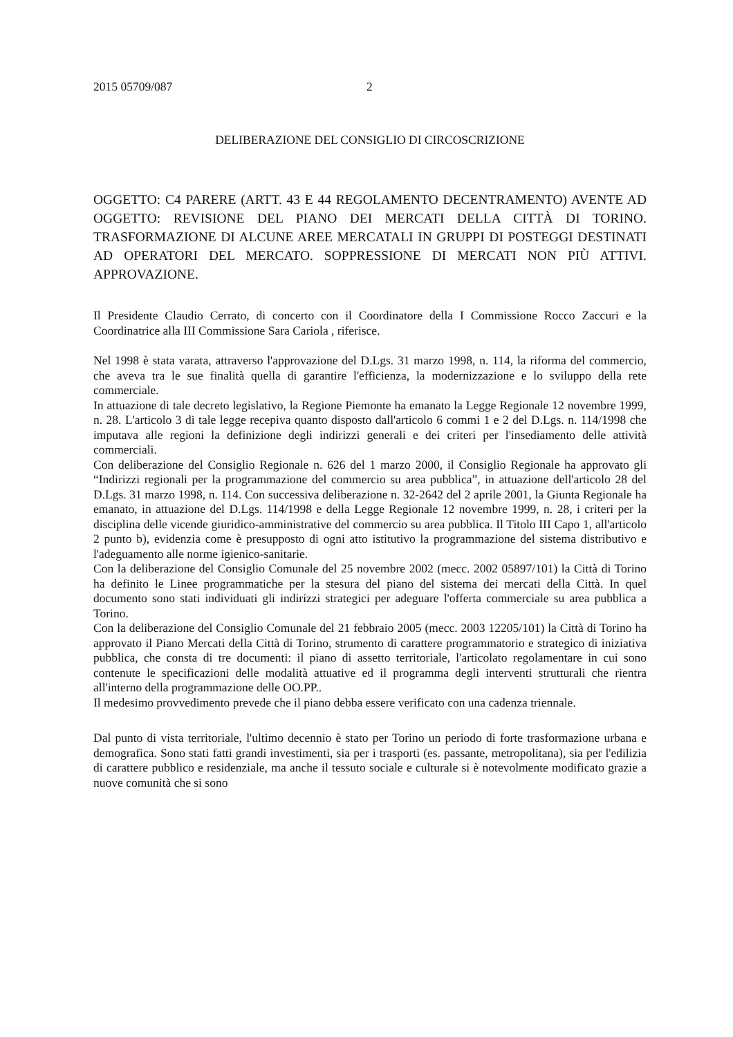2015 05709/087 2
DELIBERAZIONE DEL CONSIGLIO DI CIRCOSCRIZIONE
OGGETTO: C4 PARERE (ARTT. 43 E 44 REGOLAMENTO DECENTRAMENTO) AVENTE AD OGGETTO: REVISIONE DEL PIANO DEI MERCATI DELLA CITTÀ DI TORINO. TRASFORMAZIONE DI ALCUNE AREE MERCATALI IN GRUPPI DI POSTEGGI DESTINATI AD OPERATORI DEL MERCATO. SOPPRESSIONE DI MERCATI NON PIÙ ATTIVI. APPROVAZIONE.
Il Presidente Claudio Cerrato, di concerto con il Coordinatore della I Commissione Rocco Zaccuri e la Coordinatrice alla III Commissione Sara Cariola , riferisce.
Nel 1998 è stata varata, attraverso l'approvazione del D.Lgs. 31 marzo 1998, n. 114, la riforma del commercio, che aveva tra le sue finalità quella di garantire l'efficienza, la modernizzazione e lo sviluppo della rete commerciale.
In attuazione di tale decreto legislativo, la Regione Piemonte ha emanato la Legge Regionale 12 novembre 1999, n. 28. L'articolo 3 di tale legge recepiva quanto disposto dall'articolo 6 commi 1 e 2 del D.Lgs. n. 114/1998 che imputava alle regioni la definizione degli indirizzi generali e dei criteri per l'insediamento delle attività commerciali.
Con deliberazione del Consiglio Regionale n. 626 del 1 marzo 2000, il Consiglio Regionale ha approvato gli “Indirizzi regionali per la programmazione del commercio su area pubblica”, in attuazione dell'articolo 28 del D.Lgs. 31 marzo 1998, n. 114. Con successiva deliberazione n. 32-2642 del 2 aprile 2001, la Giunta Regionale ha emanato, in attuazione del D.Lgs. 114/1998 e della Legge Regionale 12 novembre 1999, n. 28, i criteri per la disciplina delle vicende giuridico-amministrative del commercio su area pubblica. Il Titolo III Capo 1, all'articolo 2 punto b), evidenzia come è presupposto di ogni atto istitutivo la programmazione del sistema distributivo e l'adeguamento alle norme igienico-sanitarie.
Con la deliberazione del Consiglio Comunale del 25 novembre 2002 (mecc. 2002 05897/101) la Città di Torino ha definito le Linee programmatiche per la stesura del piano del sistema dei mercati della Città. In quel documento sono stati individuati gli indirizzi strategici per adeguare l'offerta commerciale su area pubblica a Torino.
Con la deliberazione del Consiglio Comunale del 21 febbraio 2005 (mecc. 2003 12205/101) la Città di Torino ha approvato il Piano Mercati della Città di Torino, strumento di carattere programmatorio e strategico di iniziativa pubblica, che consta di tre documenti: il piano di assetto territoriale, l'articolato regolamentare in cui sono contenute le specificazioni delle modalità attuative ed il programma degli interventi strutturali che rientra all'interno della programmazione delle OO.PP..
Il medesimo provvedimento prevede che il piano debba essere verificato con una cadenza triennale.
Dal punto di vista territoriale, l'ultimo decennio è stato per Torino un periodo di forte trasformazione urbana e demografica. Sono stati fatti grandi investimenti, sia per i trasporti (es. passante, metropolitana), sia per l'edilizia di carattere pubblico e residenziale, ma anche il tessuto sociale e culturale si è notevolmente modificato grazie a nuove comunità che si sono